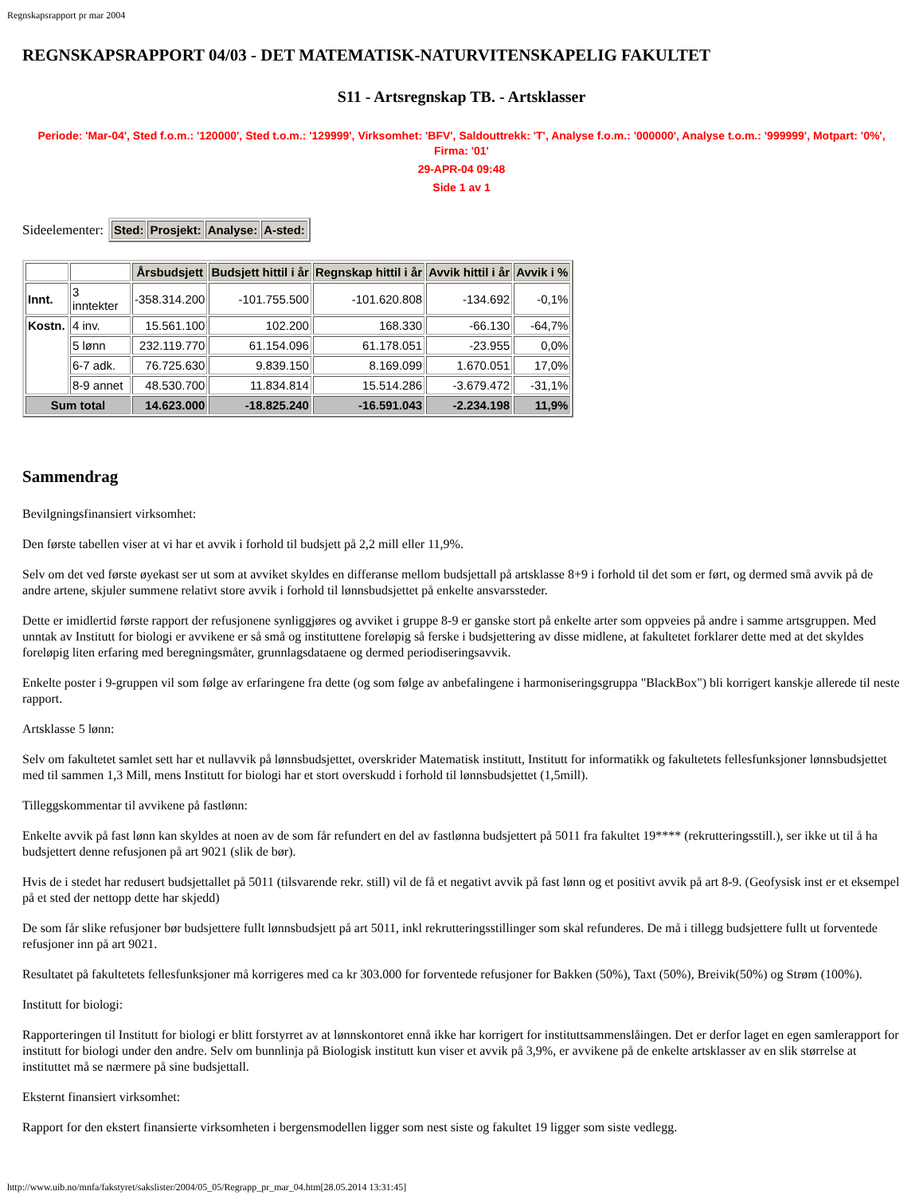Regnskapsrapport pr mar 2004
REGNSKAPSRAPPORT 04/03 - DET MATEMATISK-NATURVITENSKAPELIG FAKULTET
S11 - Artsregnskap TB. - Artsklasser
Periode: 'Mar-04', Sted f.o.m.: '120000', Sted t.o.m.: '129999', Virksomhet: 'BFV', Saldouttrekk: 'T', Analyse f.o.m.: '000000', Analyse t.o.m.: '999999', Motpart: '0%', Firma: '01'
29-APR-04 09:48
Side 1 av 1
Sideelementer:
| Sted: | Prosjekt: | Analyse: | A-sted: |
| --- | --- | --- | --- |
| | | Årsbudsjett | Budsjett hittil i år | Regnskap hittil i år | Avvik hittil i år | Avvik i % |
| Innt. | 3 inntekter | -358.314.200 | -101.755.500 | -101.620.808 | -134.692 | -0,1% |
| Kostn. | 4 inv. | 15.561.100 | 102.200 | 168.330 | -66.130 | -64,7% |
| | 5 lønn | 232.119.770 | 61.154.096 | 61.178.051 | -23.955 | 0,0% |
| | 6-7 adk. | 76.725.630 | 9.839.150 | 8.169.099 | 1.670.051 | 17,0% |
| | 8-9 annet | 48.530.700 | 11.834.814 | 15.514.286 | -3.679.472 | -31,1% |
| Sum total | | 14.623.000 | -18.825.240 | -16.591.043 | -2.234.198 | 11,9% |
Sammendrag
Bevilgningsfinansiert virksomhet:
Den første tabellen viser at vi har et avvik i forhold til budsjett på 2,2 mill eller 11,9%.
Selv om det ved første øyekast ser ut som at avviket skyldes en differanse mellom budsjettall på artsklasse 8+9 i forhold til det som er ført, og dermed små avvik på de andre artene, skjuler summene relativt store avvik i forhold til lønnsbudsjettet på enkelte ansvarssteder.
Dette er imidlertid første rapport der refusjonene synliggjøres og avviket i gruppe 8-9 er ganske stort på enkelte arter som oppveies på andre i samme artsgruppen. Med unntak av Institutt for biologi er avvikene er så små og instituttene foreløpig så ferske i budsjettering av disse midlene, at fakultetet forklarer dette med at det skyldes foreløpig liten erfaring med beregningsmåter, grunnlagsdataene og dermed periodiseringsavvik.
Enkelte poster i 9-gruppen vil som følge av erfaringene fra dette (og som følge av anbefalingene i harmoniseringsgruppa "BlackBox") bli korrigert kanskje allerede til neste rapport.
Artsklasse 5 lønn:
Selv om fakultetet samlet sett har et nullavvik på lønnsbudsjettet, overskrider Matematisk institutt, Institutt for informatikk og fakultetets fellesfunksjoner lønnsbudsjettet med til sammen 1,3 Mill, mens Institutt for biologi har et stort overskudd i forhold til lønnsbudsjettet (1,5mill).
Tilleggskommentar til avvikene på fastlønn:
Enkelte avvik på fast lønn kan skyldes at noen av de som får refundert en del av fastlønna budsjettert på 5011 fra fakultet 19**** (rekrutteringsstill.), ser ikke ut til å ha budsjettert denne refusjonen på art 9021 (slik de bør).
Hvis de i stedet har redusert budsjettallet på 5011 (tilsvarende rekr. still) vil de få et negativt avvik på fast lønn og et positivt avvik på art 8-9. (Geofysisk inst er et eksempel på et sted der nettopp dette har skjedd)
De som får slike refusjoner bør budsjettere fullt lønnsbudsjett på art 5011, inkl rekrutteringsstillinger som skal refunderes. De må i tillegg budsjettere fullt ut forventede refusjoner inn på art 9021.
Resultatet på fakultetets fellesfunksjoner må korrigeres med ca kr 303.000 for forventede refusjoner for Bakken (50%), Taxt (50%), Breivik(50%) og Strøm (100%).
Institutt for biologi:
Rapporteringen til Institutt for biologi er blitt forstyrret av at lønnskontoret ennå ikke har korrigert for instituttsammenslåingen. Det er derfor laget en egen samlerapport for institutt for biologi under den andre. Selv om bunnlinja på Biologisk institutt kun viser et avvik på 3,9%, er avvikene på de enkelte artsklasser av en slik størrelse at instituttet må se nærmere på sine budsjettall.
Eksternt finansiert virksomhet:
Rapport for den ekstert finansierte virksomheten i bergensmodellen ligger som nest siste og fakultet 19 ligger som siste vedlegg.
http://www.uib.no/mnfa/fakstyret/sakslister/2004/05_05/Regrapp_pr_mar_04.htm[28.05.2014 13:31:45]